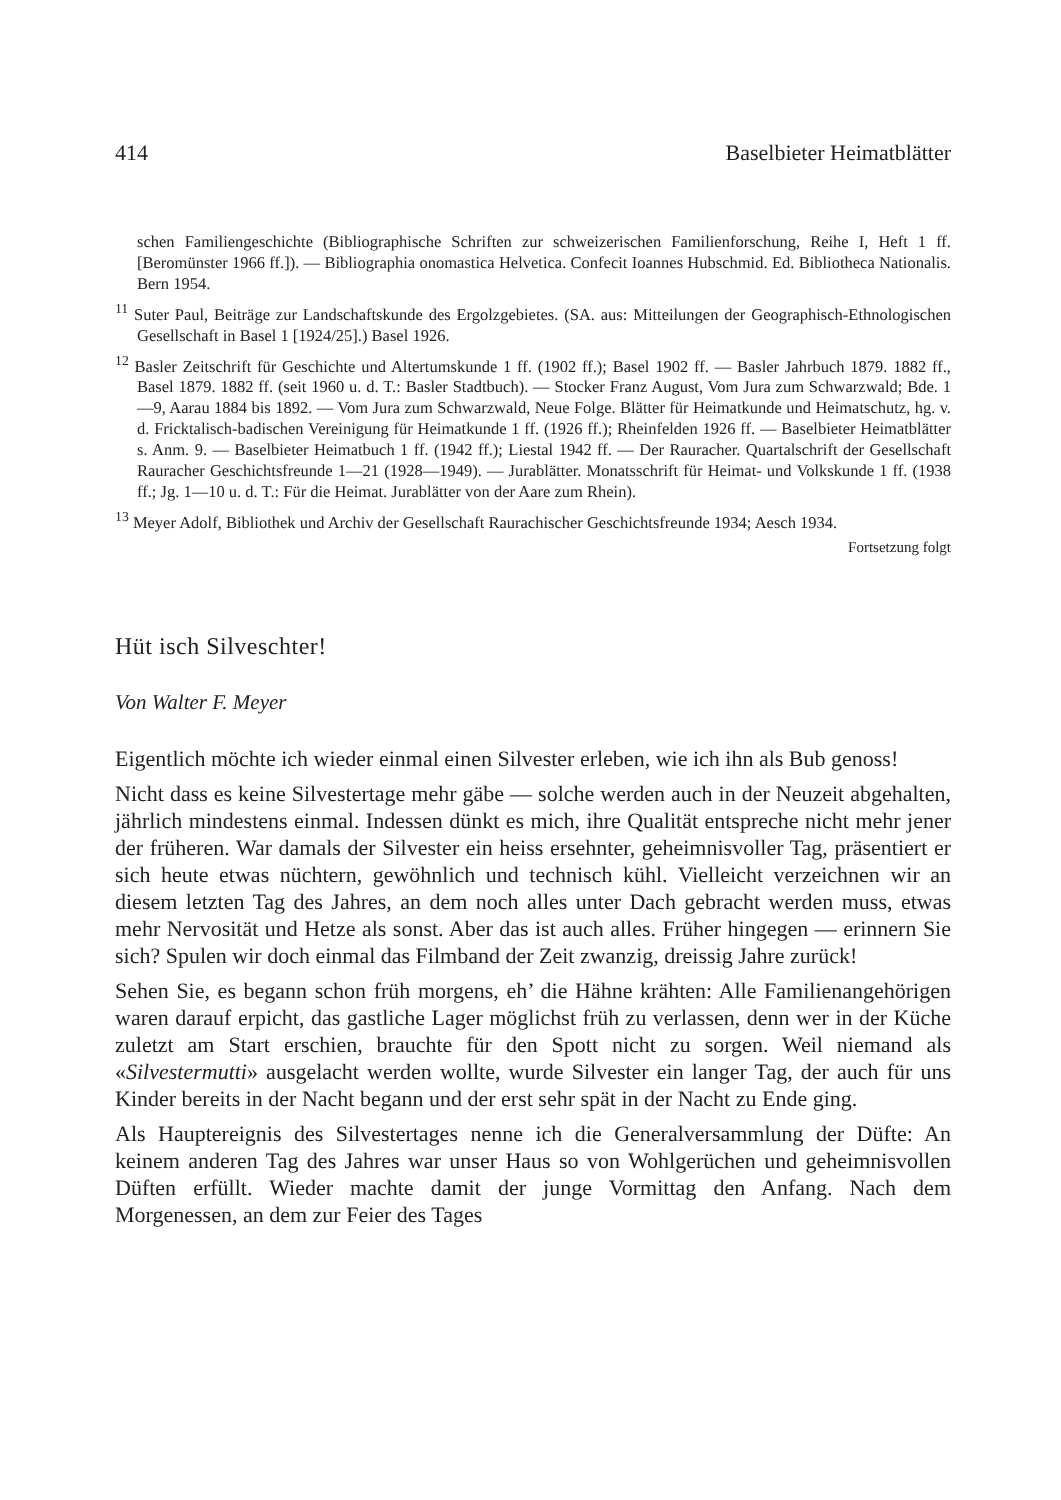414 Baselbieter Heimatblätter
schen Familiengeschichte (Bibliographische Schriften zur schweizerischen Familienforschung, Reihe I, Heft 1 ff. [Beromünster 1966 ff.]). — Bibliographia onomastica Helvetica. Confecit Ioannes Hubschmid. Ed. Bibliotheca Nationalis. Bern 1954.
<sup>11</sup> Suter Paul, Beiträge zur Landschaftskunde des Ergolzgebietes. (SA. aus: Mitteilungen der Geographisch-Ethnologischen Gesellschaft in Basel 1 [1924/25].) Basel 1926.
<sup>12</sup> Basler Zeitschrift für Geschichte und Altertumskunde 1 ff. (1902 ff.); Basel 1902 ff. — Basler Jahrbuch 1879. 1882 ff., Basel 1879. 1882 ff. (seit 1960 u. d. T.: Basler Stadtbuch). — Stocker Franz August, Vom Jura zum Schwarzwald; Bde. 1—9, Aarau 1884 bis 1892. — Vom Jura zum Schwarzwald, Neue Folge. Blätter für Heimatkunde und Heimatschutz, hg. v. d. Fricktalisch-badischen Vereinigung für Heimatkunde 1 ff. (1926 ff.); Rheinfelden 1926 ff. — Baselbieter Heimatblätter s. Anm. 9. — Baselbieter Heimatbuch 1 ff. (1942 ff.); Liestal 1942 ff. — Der Rauracher. Quartalschrift der Gesellschaft Rauracher Geschichtsfreunde 1—21 (1928—1949). — Jurablätter. Monatsschrift für Heimat- und Volkskunde 1 ff. (1938 ff.; Jg. 1—10 u. d. T.: Für die Heimat. Jurablätter von der Aare zum Rhein).
<sup>13</sup> Meyer Adolf, Bibliothek und Archiv der Gesellschaft Raurachischer Geschichtsfreunde 1934; Aesch 1934.
Fortsetzung folgt
Hüt isch Silveschter!
Von Walter F. Meyer
Eigentlich möchte ich wieder einmal einen Silvester erleben, wie ich ihn als Bub genoss!
Nicht dass es keine Silvestertage mehr gäbe — solche werden auch in der Neuzeit abgehalten, jährlich mindestens einmal. Indessen dünkt es mich, ihre Qualität entspreche nicht mehr jener der früheren. War damals der Silvester ein heiss ersehnter, geheimnisvoller Tag, präsentiert er sich heute etwas nüchtern, gewöhnlich und technisch kühl. Vielleicht verzeichnen wir an diesem letzten Tag des Jahres, an dem noch alles unter Dach gebracht werden muss, etwas mehr Nervosität und Hetze als sonst. Aber das ist auch alles. Früher hingegen — erinnern Sie sich? Spulen wir doch einmal das Filmband der Zeit zwanzig, dreissig Jahre zurück!
Sehen Sie, es begann schon früh morgens, eh’ die Hähne krähten: Alle Familienangehörigen waren darauf erpicht, das gastliche Lager möglichst früh zu verlassen, denn wer in der Küche zuletzt am Start erschien, brauchte für den Spott nicht zu sorgen. Weil niemand als «Silvestermutti» ausgelacht werden wollte, wurde Silvester ein langer Tag, der auch für uns Kinder bereits in der Nacht begann und der erst sehr spät in der Nacht zu Ende ging.
Als Hauptereignis des Silvestertages nenne ich die Generalversammlung der Düfte: An keinem anderen Tag des Jahres war unser Haus so von Wohlgerüchen und geheimnisvollen Düften erfüllt. Wieder machte damit der junge Vormittag den Anfang. Nach dem Morgenessen, an dem zur Feier des Tages